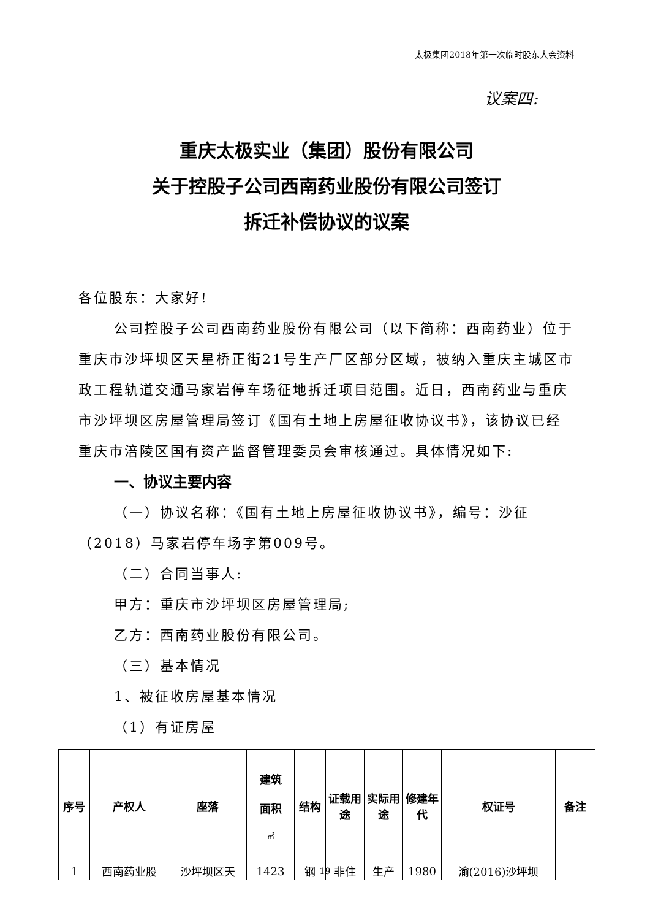太极集团2018年第一次临时股东大会资料
议案四:
重庆太极实业（集团）股份有限公司
关于控股子公司西南药业股份有限公司签订
拆迁补偿协议的议案
各位股东：大家好!
公司控股子公司西南药业股份有限公司（以下简称：西南药业）位于重庆市沙坪坝区天星桥正街21号生产厂区部分区域，被纳入重庆主城区市政工程轨道交通马家岩停车场征地拆迁项目范围。近日，西南药业与重庆市沙坪坝区房屋管理局签订《国有土地上房屋征收协议书》，该协议已经重庆市涪陵区国有资产监督管理委员会审核通过。具体情况如下:
一、协议主要内容
（一）协议名称：《国有土地上房屋征收协议书》，编号：沙征（2018）马家岩停车场字第009号。
（二）合同当事人:
甲方：重庆市沙坪坝区房屋管理局;
乙方：西南药业股份有限公司。
（三）基本情况
1、被征收房屋基本情况
（1）有证房屋
| 序号 | 产权人 | 座落 | 建筑 面积 ㎡ | 结构 | 证载用途 | 实际用途 | 修建年代 | 权证号 | 备注 |
| --- | --- | --- | --- | --- | --- | --- | --- | --- | --- |
| 1 | 西南药业股 | 沙坪坝区天 | 1423 | 钢 | 非住 | 生产 | 1980 | 渝(2016)沙坪坝 | |
19